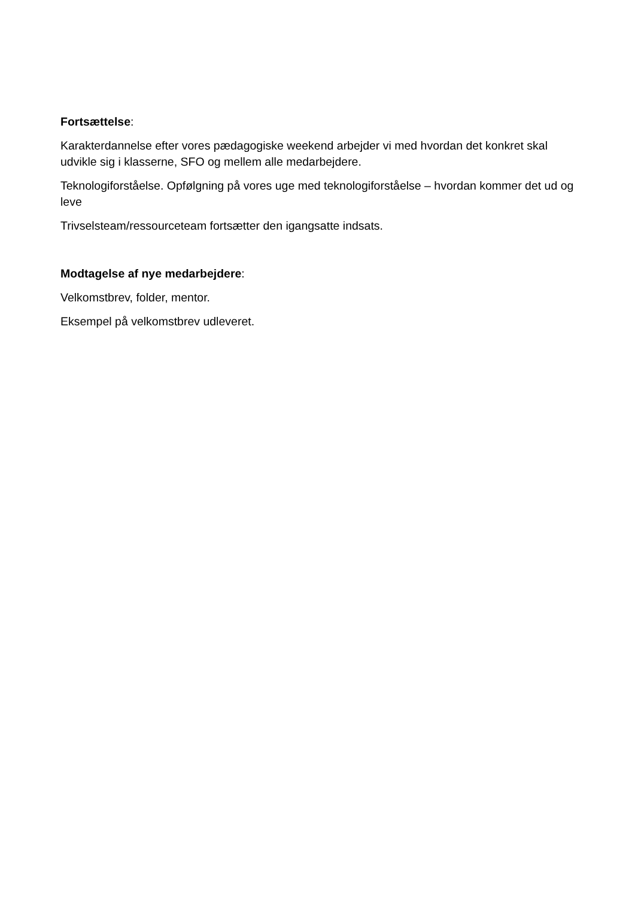Fortsættelse:
Karakterdannelse efter vores pædagogiske weekend arbejder vi med hvordan det konkret skal udvikle sig i klasserne, SFO og mellem alle medarbejdere.
Teknologiforståelse. Opfølgning på vores uge med teknologiforståelse – hvordan kommer det ud og leve
Trivselsteam/ressourceteam fortsætter den igangsatte indsats.
Modtagelse af nye medarbejdere:
Velkomstbrev, folder, mentor.
Eksempel på velkomstbrev udleveret.